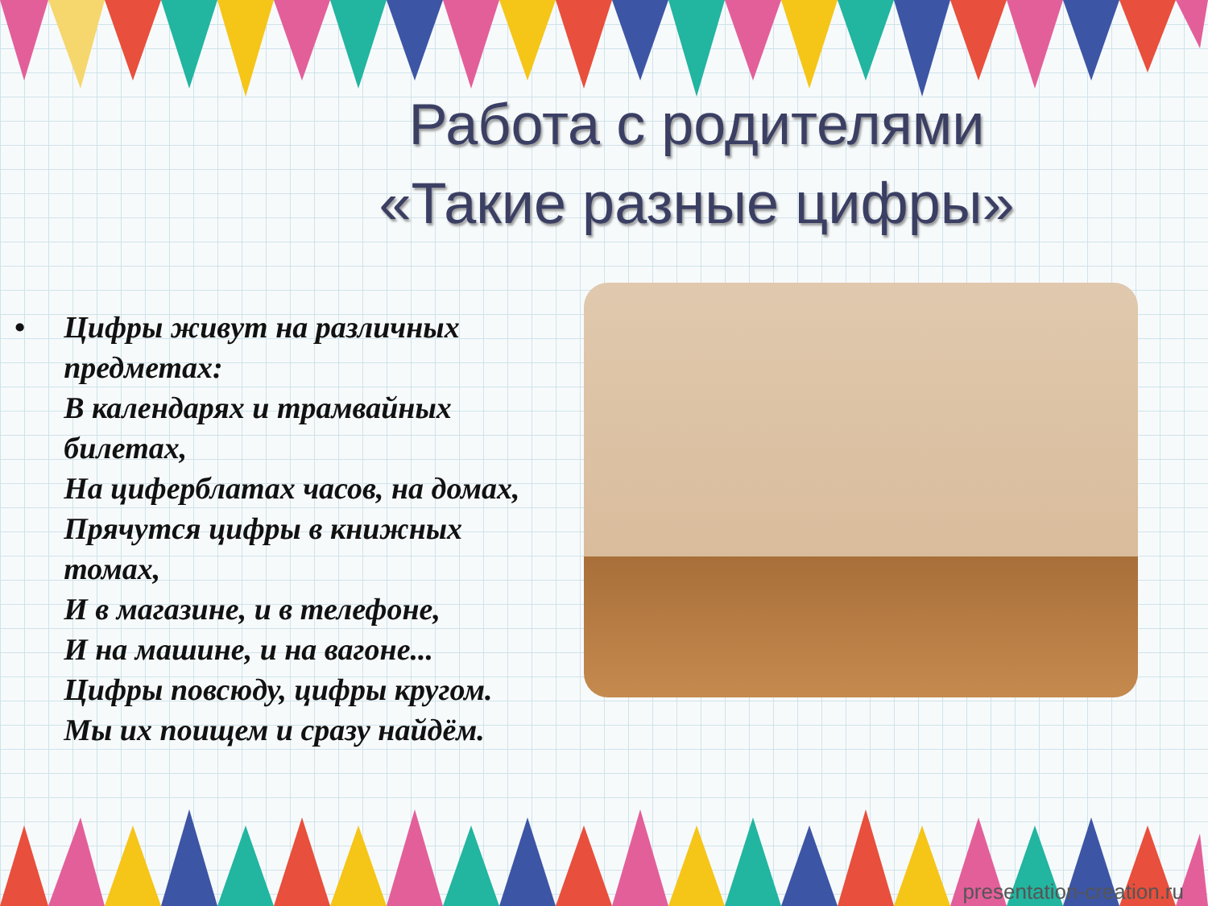Работа с родителями
«Такие разные цифры»
• Цифры живут на различных предметах:
В календарях и трамвайных билетах,
На циферблатах часов, на домах,
Прячутся цифры в книжных томах,
И в магазине, и в телефоне,
И на машине, и на вагоне...
Цифры повсюду, цифры кругом.
Мы их поищем и сразу найдём.
presentation-creation.ru